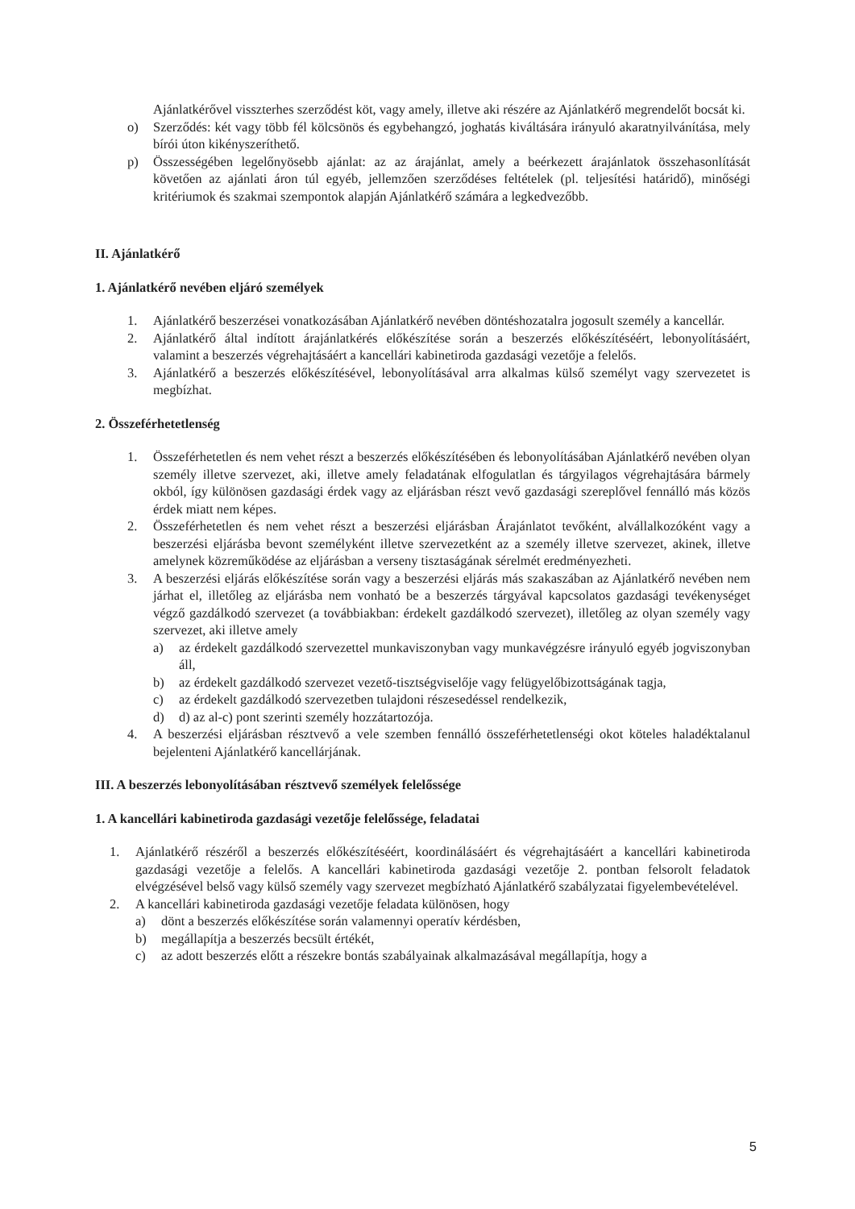Ajánlatkérővel visszterhes szerződést köt, vagy amely, illetve aki részére az Ajánlatkérő megrendelőt bocsát ki.
o) Szerződés: két vagy több fél kölcsönös és egybehangzó, joghatás kiváltására irányuló akaratnyilvánítása, mely bírói úton kikényszeríthető.
p) Összességében legelőnyösebb ajánlat: az az árajánlat, amely a beérkezett árajánlatok összehasonlítását követően az ajánlati áron túl egyéb, jellemzően szerződéses feltételek (pl. teljesítési határidő), minőségi kritériumok és szakmai szempontok alapján Ajánlatkérő számára a legkedvezőbb.
II. Ajánlatkérő
1. Ajánlatkérő nevében eljáró személyek
1. Ajánlatkérő beszerzései vonatkozásában Ajánlatkérő nevében döntéshozatalra jogosult személy a kancellár.
2. Ajánlatkérő által indított árajánlatkérés előkészítése során a beszerzés előkészítéséért, lebonyolításáért, valamint a beszerzés végrehajtásáért a kancellári kabinetiroda gazdasági vezetője a felelős.
3. Ajánlatkérő a beszerzés előkészítésével, lebonyolításával arra alkalmas külső személyt vagy szervezetet is megbízhat.
2. Összeférhetetlenség
1. Összeférhetetlen és nem vehet részt a beszerzés előkészítésében és lebonyolításában Ajánlatkérő nevében olyan személy illetve szervezet, aki, illetve amely feladatának elfogulatlan és tárgyilagos végrehajtására bármely okból, így különösen gazdasági érdek vagy az eljárásban részt vevő gazdasági szereplővel fennálló más közös érdek miatt nem képes.
2. Összeférhetetlen és nem vehet részt a beszerzési eljárásban Árajánlatot tevőként, alvállalkozóként vagy a beszerzési eljárásba bevont személyként illetve szervezetként az a személy illetve szervezet, akinek, illetve amelynek közreműködése az eljárásban a verseny tisztaságának sérelmét eredményezheti.
3. A beszerzési eljárás előkészítése során vagy a beszerzési eljárás más szakaszában az Ajánlatkérő nevében nem járhat el, illetőleg az eljárásba nem vonható be a beszerzés tárgyával kapcsolatos gazdasági tevékenységet végző gazdálkodó szervezet (a továbbiakban: érdekelt gazdálkodó szervezet), illetőleg az olyan személy vagy szervezet, aki illetve amely
a) az érdekelt gazdálkodó szervezettel munkaviszonyban vagy munkavégzésre irányuló egyéb jogviszonyban áll,
b) az érdekelt gazdálkodó szervezet vezető-tisztségviselője vagy felügyelőbizottságának tagja,
c) az érdekelt gazdálkodó szervezetben tulajdoni részesedéssel rendelkezik,
d) d) az al-c) pont szerinti személy hozzátartozója.
4. A beszerzési eljárásban résztvevő a vele szemben fennálló összeférhetetlenségi okot köteles haladéktalanul bejelenteni Ajánlatkérő kancellárjának.
III. A beszerzés lebonyolításában résztvevő személyek felelőssége
1. A kancellári kabinetiroda gazdasági vezetője felelőssége, feladatai
1. Ajánlatkérő részéről a beszerzés előkészítéséért, koordinálásáért és végrehajtásáért a kancellári kabinetiroda gazdasági vezetője a felelős. A kancellári kabinetiroda gazdasági vezetője 2. pontban felsorolt feladatok elvégzésével belső vagy külső személy vagy szervezet megbízható Ajánlatkérő szabályzatai figyelembevételével.
2. A kancellári kabinetiroda gazdasági vezetője feladata különösen, hogy
a) dönt a beszerzés előkészítése során valamennyi operatív kérdésben,
b) megállapítja a beszerzés becsült értékét,
c) az adott beszerzés előtt a részekre bontás szabályainak alkalmazásával megállapítja, hogy a
5